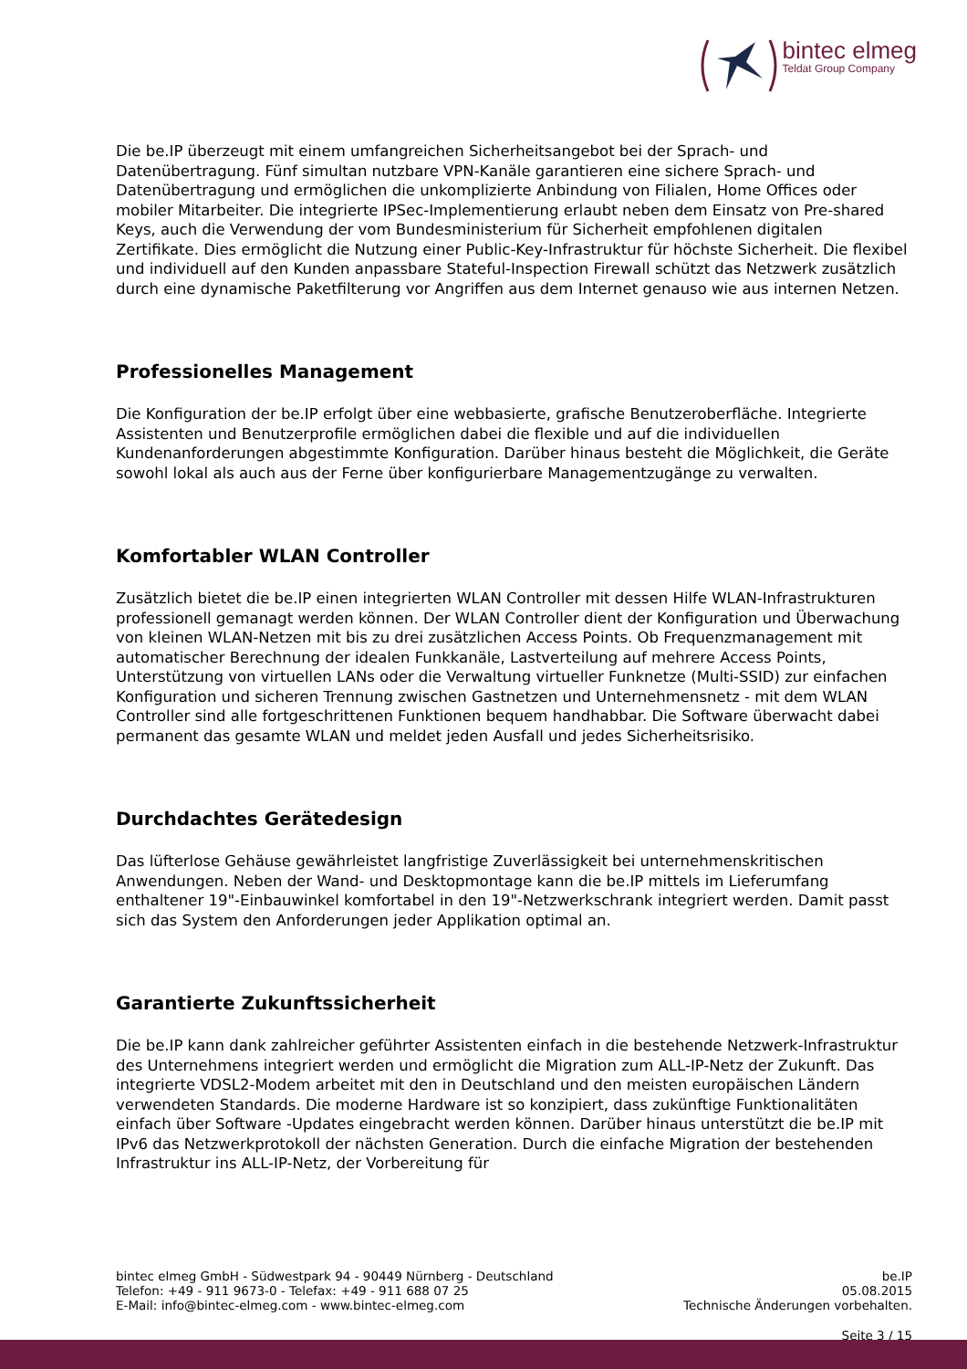bintec elmeg
Teldat Group Company
Die be.IP überzeugt mit einem umfangreichen Sicherheitsangebot bei der Sprach- und Datenübertragung. Fünf simultan nutzbare VPN-Kanäle garantieren eine sichere Sprach- und Datenübertragung und ermöglichen die unkomplizierte Anbindung von Filialen, Home Offices oder mobiler Mitarbeiter. Die integrierte IPSec-Implementierung erlaubt neben dem Einsatz von Pre-shared Keys, auch die Verwendung der vom Bundesministerium für Sicherheit empfohlenen digitalen Zertifikate. Dies ermöglicht die Nutzung einer Public-Key-Infrastruktur für höchste Sicherheit. Die flexibel und individuell auf den Kunden anpassbare Stateful-Inspection Firewall schützt das Netzwerk zusätzlich durch eine dynamische Paketfilterung vor Angriffen aus dem Internet genauso wie aus internen Netzen.
Professionelles Management
Die Konfiguration der be.IP erfolgt über eine webbasierte, grafische Benutzeroberfläche. Integrierte Assistenten und Benutzerprofile ermöglichen dabei die flexible und auf die individuellen Kundenanforderungen abgestimmte Konfiguration. Darüber hinaus besteht die Möglichkeit, die Geräte sowohl lokal als auch aus der Ferne über konfigurierbare Managementzugänge zu verwalten.
Komfortabler WLAN Controller
Zusätzlich bietet die be.IP einen integrierten WLAN Controller mit dessen Hilfe WLAN-Infrastrukturen professionell gemanagt werden können. Der WLAN Controller dient der Konfiguration und Überwachung von kleinen WLAN-Netzen mit bis zu drei zusätzlichen Access Points. Ob Frequenzmanagement mit automatischer Berechnung der idealen Funkkanäle, Lastverteilung auf mehrere Access Points, Unterstützung von virtuellen LANs oder die Verwaltung virtueller Funknetze (Multi-SSID) zur einfachen Konfiguration und sicheren Trennung zwischen Gastnetzen und Unternehmensnetz - mit dem WLAN Controller sind alle fortgeschrittenen Funktionen bequem handhabbar. Die Software überwacht dabei permanent das gesamte WLAN und meldet jeden Ausfall und jedes Sicherheitsrisiko.
Durchdachtes Gerätedesign
Das lüfterlose Gehäuse gewährleistet langfristige Zuverlässigkeit bei unternehmenskritischen Anwendungen. Neben der Wand- und Desktopmontage kann die be.IP mittels im Lieferumfang enthaltener 19"-Einbauwinkel komfortabel in den 19"-Netzwerkschrank integriert werden. Damit passt sich das System den Anforderungen jeder Applikation optimal an.
Garantierte Zukunftssicherheit
Die be.IP kann dank zahlreicher geführter Assistenten einfach in die bestehende Netzwerk-Infrastruktur des Unternehmens integriert werden und ermöglicht die Migration zum ALL-IP-Netz der Zukunft. Das integrierte VDSL2-Modem arbeitet mit den in Deutschland und den meisten europäischen Ländern verwendeten Standards. Die moderne Hardware ist so konzipiert, dass zukünftige Funktionalitäten einfach über Software -Updates eingebracht werden können. Darüber hinaus unterstützt die be.IP mit IPv6 das Netzwerkprotokoll der nächsten Generation. Durch die einfache Migration der bestehenden Infrastruktur ins ALL-IP-Netz, der Vorbereitung für
bintec elmeg GmbH - Südwestpark 94 - 90449 Nürnberg - Deutschland
Telefon: +49 - 911 9673-0 - Telefax: +49 - 911 688 07 25
E-Mail: info@bintec-elmeg.com - www.bintec-elmeg.com
be.IP
05.08.2015
Technische Änderungen vorbehalten.
Seite 3 / 15